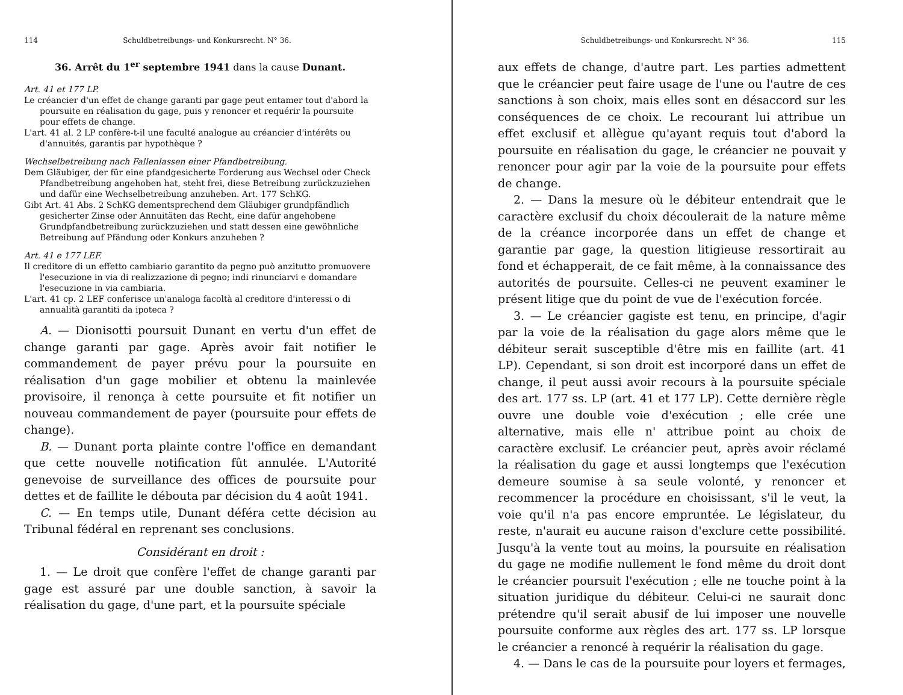114 Schuldbetreibungs- und Konkursrecht. N° 36.
36. Arrêt du 1<sup>er</sup> septembre 1941 dans la cause Dunant.
Art. 41 et 177 LP.
Le créancier d'un effet de change garanti par gage peut entamer tout d'abord la poursuite en réalisation du gage, puis y renoncer et requérir la poursuite pour effets de change.
L'art. 41 al. 2 LP confère-t-il une faculté analogue au créancier d'intérêts ou d'annuités, garantis par hypothèque ?
Wechselbetreibung nach Fallenlassen einer Pfandbetreibung.
Dem Gläubiger, der für eine pfandgesicherte Forderung aus Wechsel oder Check Pfandbetreibung angehoben hat, steht frei, diese Betreibung zurückzuziehen und dafür eine Wechselbetreibung anzuheben. Art. 177 SchKG.
Gibt Art. 41 Abs. 2 SchKG dementsprechend dem Gläubiger grundpfändlich gesicherter Zinse oder Annuitäten das Recht, eine dafür angehobene Grundpfandbetreibung zurückzuziehen und statt dessen eine gewöhnliche Betreibung auf Pfändung oder Konkurs anzuheben ?
Art. 41 e 177 LEF.
Il creditore di un effetto cambiario garantito da pegno può anzitutto promuovere l'esecuzione in via di realizzazione di pegno; indi rinunciarvi e domandare l'esecuzione in via cambiaria.
L'art. 41 cp. 2 LEF conferisce un'analoga facoltà al creditore d'interessi o di annualità garantiti da ipoteca ?
A. — Dionisotti poursuit Dunant en vertu d'un effet de change garanti par gage. Après avoir fait notifier le commandement de payer prévu pour la poursuite en réalisation d'un gage mobilier et obtenu la mainlevée provisoire, il renonça à cette poursuite et fit notifier un nouveau commandement de payer (poursuite pour effets de change).
B. — Dunant porta plainte contre l'office en demandant que cette nouvelle notification fût annulée. L'Autorité genevoise de surveillance des offices de poursuite pour dettes et de faillite le débouta par décision du 4 août 1941.
C. — En temps utile, Dunant déféra cette décision au Tribunal fédéral en reprenant ses conclusions.
Considérant en droit :
1. — Le droit que confère l'effet de change garanti par gage est assuré par une double sanction, à savoir la réalisation du gage, d'une part, et la poursuite spéciale
Schuldbetreibungs- und Konkursrecht. N° 36. 115
aux effets de change, d'autre part. Les parties admettent que le créancier peut faire usage de l'une ou l'autre de ces sanctions à son choix, mais elles sont en désaccord sur les conséquences de ce choix. Le recourant lui attribue un effet exclusif et allègue qu'ayant requis tout d'abord la poursuite en réalisation du gage, le créancier ne pouvait y renoncer pour agir par la voie de la poursuite pour effets de change.
2. — Dans la mesure où le débiteur entendrait que le caractère exclusif du choix découlerait de la nature même de la créance incorporée dans un effet de change et garantie par gage, la question litigieuse ressortirait au fond et échapperait, de ce fait même, à la connaissance des autorités de poursuite. Celles-ci ne peuvent examiner le présent litige que du point de vue de l'exécution forcée.
3. — Le créancier gagiste est tenu, en principe, d'agir par la voie de la réalisation du gage alors même que le débiteur serait susceptible d'être mis en faillite (art. 41 LP). Cependant, si son droit est incorporé dans un effet de change, il peut aussi avoir recours à la poursuite spéciale des art. 177 ss. LP (art. 41 et 177 LP). Cette dernière règle ouvre une double voie d'exécution ; elle crée une alternative, mais elle n' attribue point au choix de caractère exclusif. Le créancier peut, après avoir réclamé la réalisation du gage et aussi longtemps que l'exécution demeure soumise à sa seule volonté, y renoncer et recommencer la procédure en choisissant, s'il le veut, la voie qu'il n'a pas encore empruntée. Le législateur, du reste, n'aurait eu aucune raison d'exclure cette possibilité. Jusqu'à la vente tout au moins, la poursuite en réalisation du gage ne modifie nullement le fond même du droit dont le créancier poursuit l'exécution ; elle ne touche point à la situation juridique du débiteur. Celui-ci ne saurait donc prétendre qu'il serait abusif de lui imposer une nouvelle poursuite conforme aux règles des art. 177 ss. LP lorsque le créancier a renoncé à requérir la réalisation du gage.
4. — Dans le cas de la poursuite pour loyers et fermages,